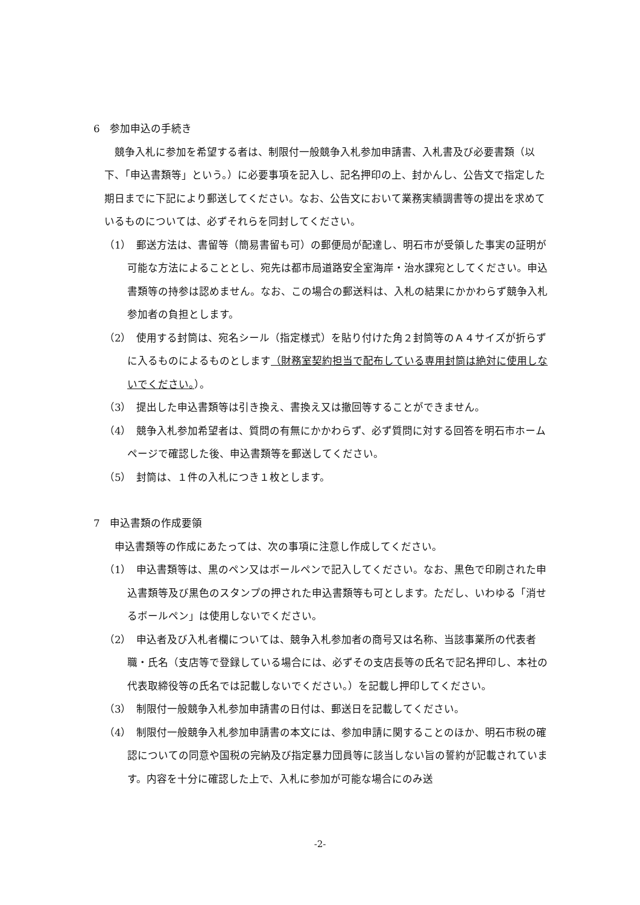6　参加申込の手続き
競争入札に参加を希望する者は、制限付一般競争入札参加申請書、入札書及び必要書類（以下、「申込書類等」という。）に必要事項を記入し、記名押印の上、封かんし、公告文で指定した期日までに下記により郵送してください。なお、公告文において業務実績調書等の提出を求めているものについては、必ずそれらを同封してください。
（1）　郵送方法は、書留等（簡易書留も可）の郵便局が配達し、明石市が受領した事実の証明が可能な方法によることとし、宛先は都市局道路安全室海岸・治水課宛としてください。申込書類等の持参は認めません。なお、この場合の郵送料は、入札の結果にかかわらず競争入札参加者の負担とします。
（2）　使用する封筒は、宛名シール（指定様式）を貼り付けた角２封筒等のＡ４サイズが折らずに入るものによるものとします（財務室契約担当で配布している専用封筒は絶対に使用しないでください。）。
（3）　提出した申込書類等は引き換え、書換え又は撤回等することができません。
（4）　競争入札参加希望者は、質問の有無にかかわらず、必ず質問に対する回答を明石市ホームページで確認した後、申込書類等を郵送してください。
（5）　封筒は、１件の入札につき１枚とします。
7　申込書類の作成要領
申込書類等の作成にあたっては、次の事項に注意し作成してください。
（1）　申込書類等は、黒のペン又はボールペンで記入してください。なお、黒色で印刷された申込書類等及び黒色のスタンプの押された申込書類等も可とします。ただし、いわゆる「消せるボールペン」は使用しないでください。
（2）　申込者及び入札者欄については、競争入札参加者の商号又は名称、当該事業所の代表者職・氏名（支店等で登録している場合には、必ずその支店長等の氏名で記名押印し、本社の代表取締役等の氏名では記載しないでください。）を記載し押印してください。
（3）　制限付一般競争入札参加申請書の日付は、郵送日を記載してください。
（4）　制限付一般競争入札参加申請書の本文には、参加申請に関することのほか、明石市税の確認についての同意や国税の完納及び指定暴力団員等に該当しない旨の誓約が記載されています。内容を十分に確認した上で、入札に参加が可能な場合にのみ送
-2-